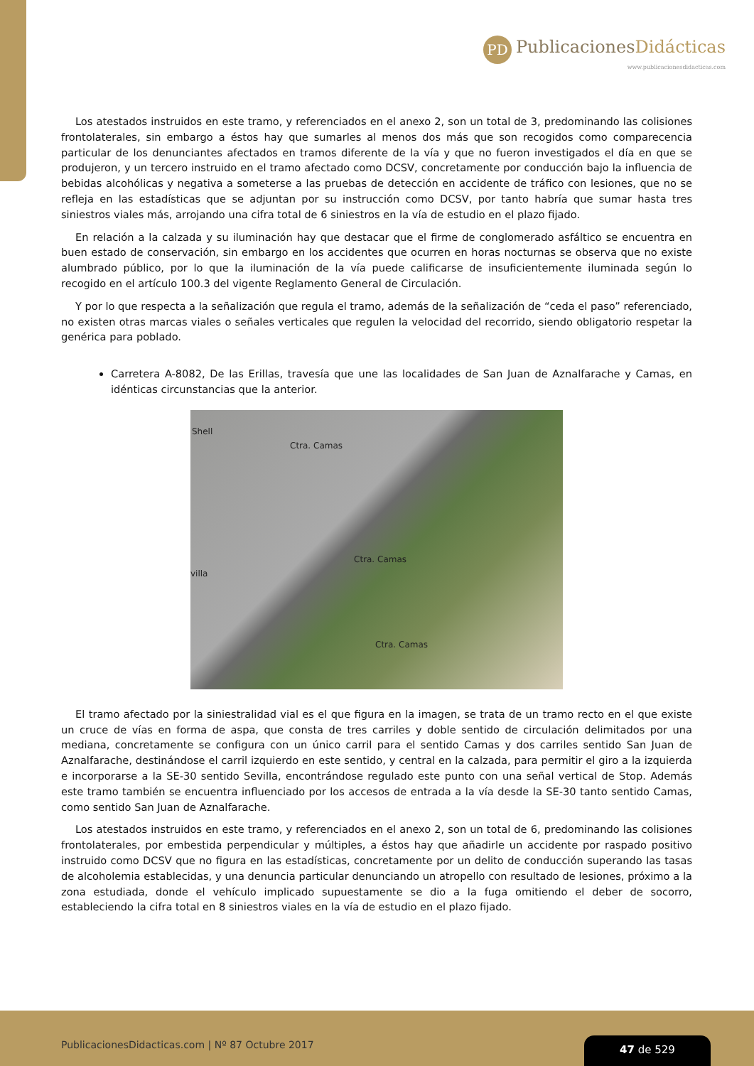PD PublicacionesDidácticas
www.publicacionesdidacticas.com
Los atestados instruidos en este tramo, y referenciados en el anexo 2, son un total de 3, predominando las colisiones frontolaterales, sin embargo a éstos hay que sumarles al menos dos más que son recogidos como comparecencia particular de los denunciantes afectados en tramos diferente de la vía y que no fueron investigados el día en que se produjeron, y un tercero instruido en el tramo afectado como DCSV, concretamente por conducción bajo la influencia de bebidas alcohólicas y negativa a someterse a las pruebas de detección en accidente de tráfico con lesiones, que no se refleja en las estadísticas que se adjuntan por su instrucción como DCSV, por tanto habría que sumar hasta tres siniestros viales más, arrojando una cifra total de 6 siniestros en la vía de estudio en el plazo fijado.
En relación a la calzada y su iluminación hay que destacar que el firme de conglomerado asfáltico se encuentra en buen estado de conservación, sin embargo en los accidentes que ocurren en horas nocturnas se observa que no existe alumbrado público, por lo que la iluminación de la vía puede calificarse de insuficientemente iluminada según lo recogido en el artículo 100.3 del vigente Reglamento General de Circulación.
Y por lo que respecta a la señalización que regula el tramo, además de la señalización de “ceda el paso” referenciado, no existen otras marcas viales o señales verticales que regulen la velocidad del recorrido, siendo obligatorio respetar la genérica para poblado.
Carretera A-8082, De las Erillas, travesía que une las localidades de San Juan de Aznalfarache y Camas, en idénticas circunstancias que la anterior.
Shell
Ctra. Camas
Ctra. Camas
villa
Ctra. Camas
El tramo afectado por la siniestralidad vial es el que figura en la imagen, se trata de un tramo recto en el que existe un cruce de vías en forma de aspa, que consta de tres carriles y doble sentido de circulación delimitados por una mediana, concretamente se configura con un único carril para el sentido Camas y dos carriles sentido San Juan de Aznalfarache, destinándose el carril izquierdo en este sentido, y central en la calzada, para permitir el giro a la izquierda e incorporarse a la SE-30 sentido Sevilla, encontrándose regulado este punto con una señal vertical de Stop. Además este tramo también se encuentra influenciado por los accesos de entrada a la vía desde la SE-30 tanto sentido Camas, como sentido San Juan de Aznalfarache.
Los atestados instruidos en este tramo, y referenciados en el anexo 2, son un total de 6, predominando las colisiones frontolaterales, por embestida perpendicular y múltiples, a éstos hay que añadirle un accidente por raspado positivo instruido como DCSV que no figura en las estadísticas, concretamente por un delito de conducción superando las tasas de alcoholemia establecidas, y una denuncia particular denunciando un atropello con resultado de lesiones, próximo a la zona estudiada, donde el vehículo implicado supuestamente se dio a la fuga omitiendo el deber de socorro, estableciendo la cifra total en 8 siniestros viales en la vía de estudio en el plazo fijado.
PublicacionesDidacticas.com | Nº 87 Octubre 2017
47 de 529